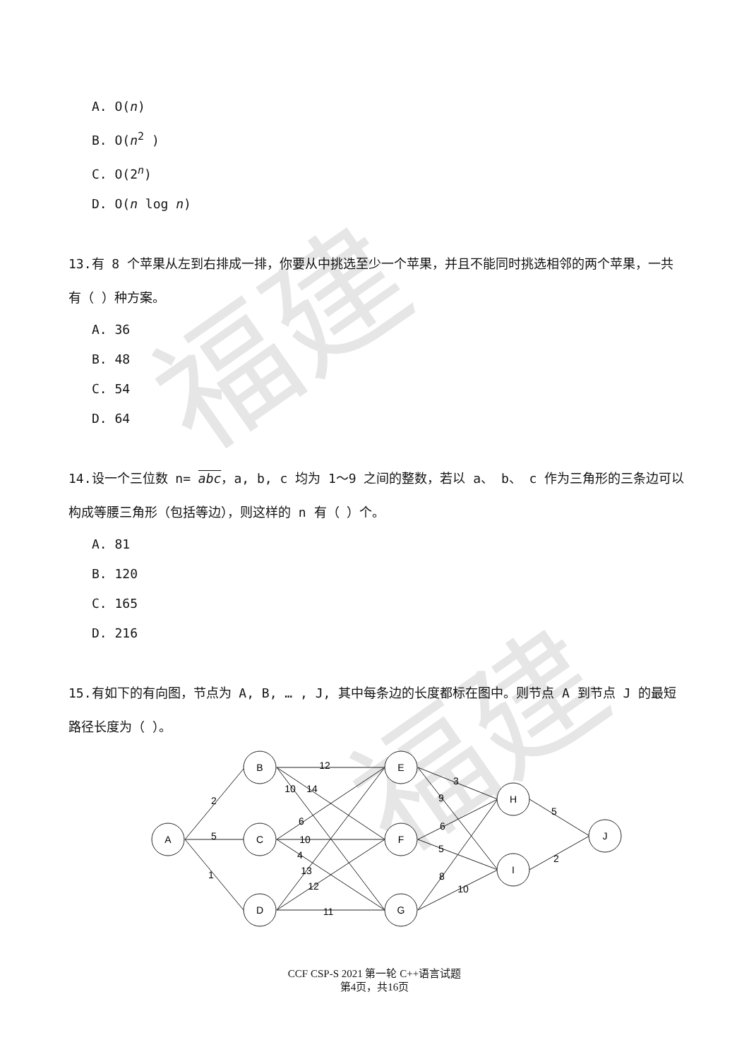福建
福建
A. O(n)
B. O(n<sup>2</sup> )
C. O(2<sup>n</sup>)
D. O(n log n)
13.有 8 个苹果从左到右排成一排，你要从中挑选至少一个苹果，并且不能同时挑选相邻的两个苹果，一共有（ ）种方案。
A. 36
B. 48
C. 54
D. 64
14.设一个三位数 n= abc，a, b, c 均为 1～9 之间的整数，若以 a、 b、 c 作为三角形的三条边可以构成等腰三角形（包括等边），则这样的 n 有（ ）个。
A. 81
B. 120
C. 165
D. 216
15.有如下的有向图，节点为 A, B, … , J, 其中每条边的长度都标在图中。则节点 A 到节点 J 的最短路径长度为（ ）。
A
B
C
D
E
F
G
H
I
J
2
5
1
12
10
14
6
10
4
13
12
11
3
9
6
5
8
10
5
2
CCF CSP-S 2021 第一轮 C++语言试题
第4页，共16页